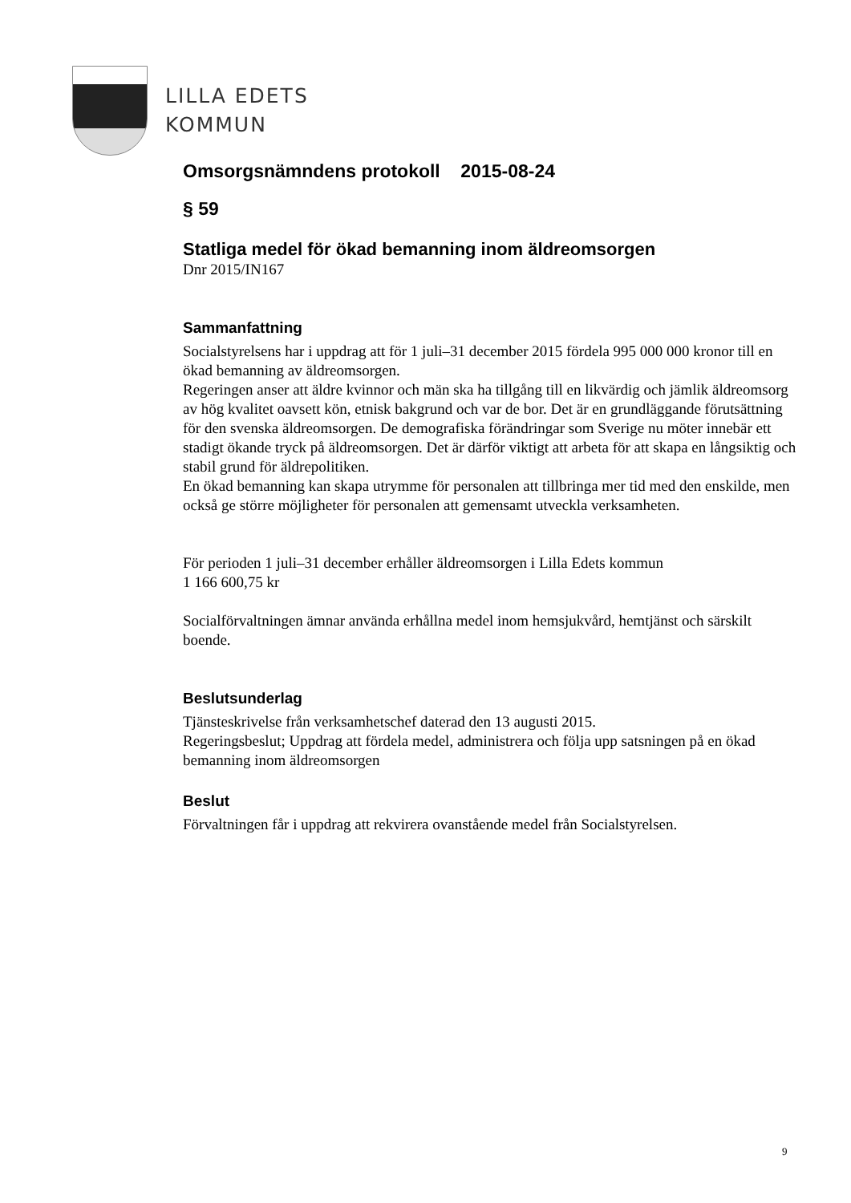LILLA EDETS
KOMMUN
Omsorgsnämndens protokoll 2015-08-24
§ 59
Statliga medel för ökad bemanning inom äldreomsorgen
Dnr 2015/IN167
Sammanfattning
Socialstyrelsens har i uppdrag att för 1 juli–31 december 2015 fördela 995 000 000 kronor till en ökad bemanning av äldreomsorgen.
Regeringen anser att äldre kvinnor och män ska ha tillgång till en likvärdig och jämlik äldreomsorg av hög kvalitet oavsett kön, etnisk bakgrund och var de bor. Det är en grundläggande förutsättning för den svenska äldreomsorgen. De demografiska förändringar som Sverige nu möter innebär ett stadigt ökande tryck på äldreomsorgen. Det är därför viktigt att arbeta för att skapa en långsiktig och stabil grund för äldrepolitiken.
En ökad bemanning kan skapa utrymme för personalen att tillbringa mer tid med den enskilde, men också ge större möjligheter för personalen att gemensamt utveckla verksamheten.
För perioden 1 juli–31 december erhåller äldreomsorgen i Lilla Edets kommun
1 166 600,75 kr
Socialförvaltningen ämnar använda erhållna medel inom hemsjukvård, hemtjänst och särskilt boende.
Beslutsunderlag
Tjänsteskrivelse från verksamhetschef daterad den 13 augusti 2015.
Regeringsbeslut; Uppdrag att fördela medel, administrera och följa upp satsningen på en ökad bemanning inom äldreomsorgen
Beslut
Förvaltningen får i uppdrag att rekvirera ovanstående medel från Socialstyrelsen.
9